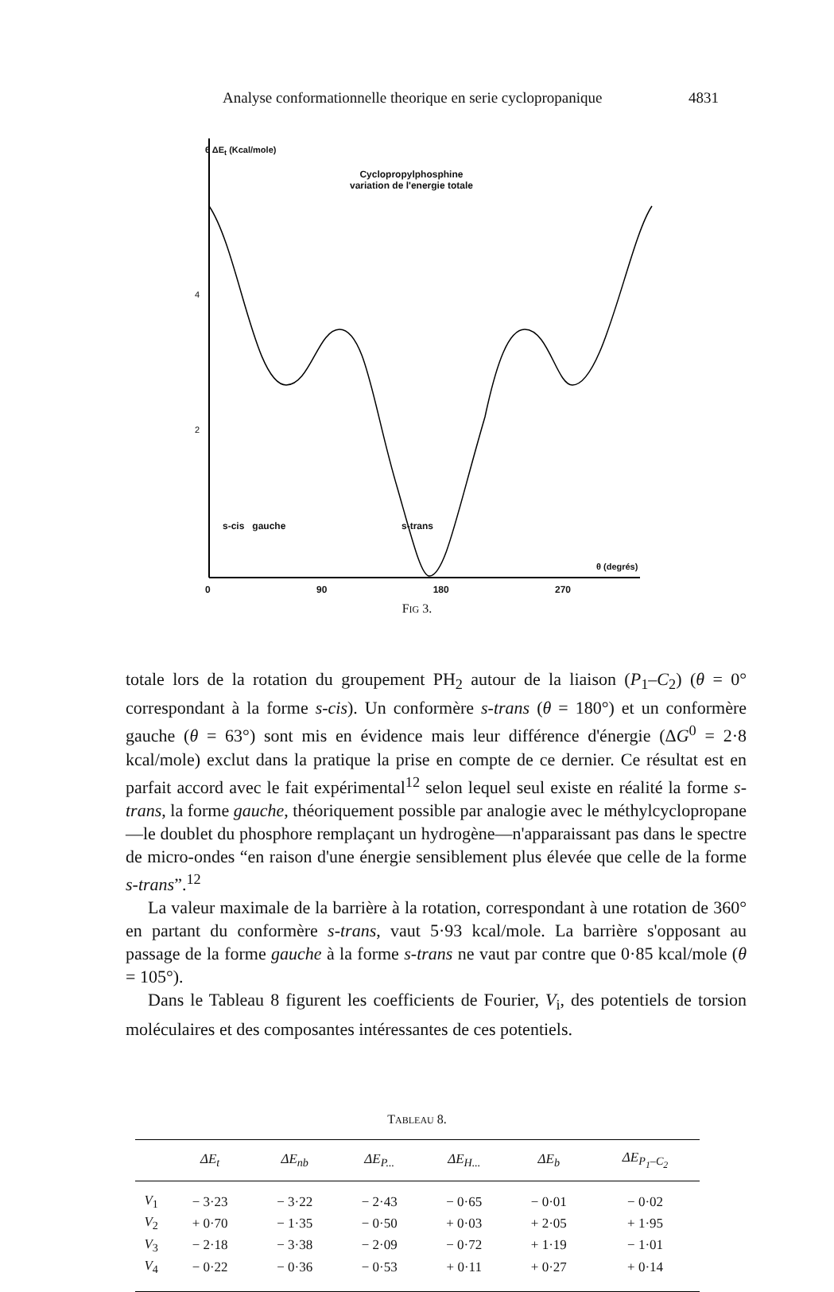Analyse conformationnelle theorique en serie cyclopropanique 4831
6 ΔE<sub>t</sub> (Kcal/mole)
Cyclopropylphosphine
variation de l'energie totale
4
2
s-cis gauche s-trans
θ (degrés)
0 90 180 270
FIG 3.
totale lors de la rotation du groupement PH<sub>2</sub> autour de la liaison (P<sub>1</sub>–C<sub>2</sub>) (θ = 0° correspondant à la forme s-cis). Un conformère s-trans (θ = 180°) et un conformère gauche (θ = 63°) sont mis en évidence mais leur différence d'énergie (ΔG<sup>0</sup> = 2·8 kcal/mole) exclut dans la pratique la prise en compte de ce dernier. Ce résultat est en parfait accord avec le fait expérimental<sup>12</sup> selon lequel seul existe en réalité la forme s-trans, la forme gauche, théoriquement possible par analogie avec le méthylcyclopropane—le doublet du phosphore remplaçant un hydrogène—n'apparaissant pas dans le spectre de micro-ondes “en raison d'une énergie sensiblement plus élevée que celle de la forme s-trans”.<sup>12</sup>
La valeur maximale de la barrière à la rotation, correspondant à une rotation de 360° en partant du conformère s-trans, vaut 5·93 kcal/mole. La barrière s'opposant au passage de la forme gauche à la forme s-trans ne vaut par contre que 0·85 kcal/mole (θ = 105°).
Dans le Tableau 8 figurent les coefficients de Fourier, V<sub>i</sub>, des potentiels de torsion moléculaires et des composantes intéressantes de ces potentiels.
TABLEAU 8.
| | ΔE<sub>t</sub> | ΔE<sub>nb</sub> | ΔE<sub>P...</sub> | ΔE<sub>H...</sub> | ΔE<sub>b</sub> | ΔE<sub>P<sub>1</sub>–C<sub>2</sub></sub> |
| --- | --- | --- | --- | --- | --- | --- |
| V<sub>1</sub> | − 3·23 | − 3·22 | − 2·43 | − 0·65 | − 0·01 | − 0·02 |
| V<sub>2</sub> | + 0·70 | − 1·35 | − 0·50 | + 0·03 | + 2·05 | + 1·95 |
| V<sub>3</sub> | − 2·18 | − 3·38 | − 2·09 | − 0·72 | + 1·19 | − 1·01 |
| V<sub>4</sub> | − 0·22 | − 0·36 | − 0·53 | + 0·11 | + 0·27 | + 0·14 |